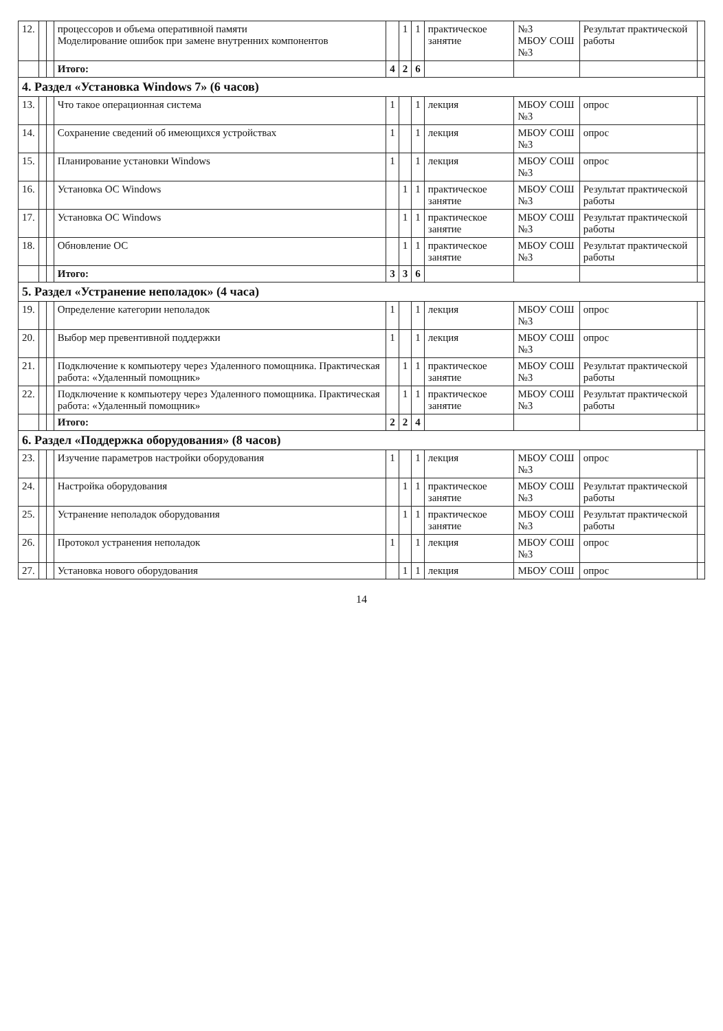| 12. | | | процессоров и объема оперативной памяти Моделирование ошибок при замене внутренних компонентов | | 1 | 1 | практическое занятие | №3 МБОУ СОШ №3 | Результат практической работы | |
| | | | Итого: | 4 | 2 | 6 | | | | |
| 4. Раздел «Установка Windows 7» (6 часов) | | | | | | | | | | |
| 13. | | | Что такое операционная система | 1 | | 1 | лекция | МБОУ СОШ №3 | опрос | |
| 14. | | | Сохранение сведений об имеющихся устройствах | 1 | | 1 | лекция | МБОУ СОШ №3 | опрос | |
| 15. | | | Планирование установки Windows | 1 | | 1 | лекция | МБОУ СОШ №3 | опрос | |
| 16. | | | Установка ОС Windows | | 1 | 1 | практическое занятие | МБОУ СОШ №3 | Результат практической работы | |
| 17. | | | Установка ОС Windows | | 1 | 1 | практическое занятие | МБОУ СОШ №3 | Результат практической работы | |
| 18. | | | Обновление ОС | | 1 | 1 | практическое занятие | МБОУ СОШ №3 | Результат практической работы | |
| | | | Итого: | 3 | 3 | 6 | | | | |
| 5. Раздел «Устранение неполадок» (4 часа) | | | | | | | | | | |
| 19. | | | Определение категории неполадок | 1 | | 1 | лекция | МБОУ СОШ №3 | опрос | |
| 20. | | | Выбор мер превентивной поддержки | 1 | | 1 | лекция | МБОУ СОШ №3 | опрос | |
| 21. | | | Подключение к компьютеру через Удаленного помощника. Практическая работа: «Удаленный помощник» | | 1 | 1 | практическое занятие | МБОУ СОШ №3 | Результат практической работы | |
| 22. | | | Подключение к компьютеру через Удаленного помощника. Практическая работа: «Удаленный помощник» | | 1 | 1 | практическое занятие | МБОУ СОШ №3 | Результат практической работы | |
| | | | Итого: | 2 | 2 | 4 | | | | |
| 6. Раздел «Поддержка оборудования» (8 часов) | | | | | | | | | | |
| 23. | | | Изучение параметров настройки оборудования | 1 | | 1 | лекция | МБОУ СОШ №3 | опрос | |
| 24. | | | Настройка оборудования | | 1 | 1 | практическое занятие | МБОУ СОШ №3 | Результат практической работы | |
| 25. | | | Устранение неполадок оборудования | | 1 | 1 | практическое занятие | МБОУ СОШ №3 | Результат практической работы | |
| 26. | | | Протокол устранения неполадок | 1 | | 1 | лекция | МБОУ СОШ №3 | опрос | |
| 27. | | | Установка нового оборудования | | 1 | 1 | лекция | МБОУ СОШ | опрос | |
14